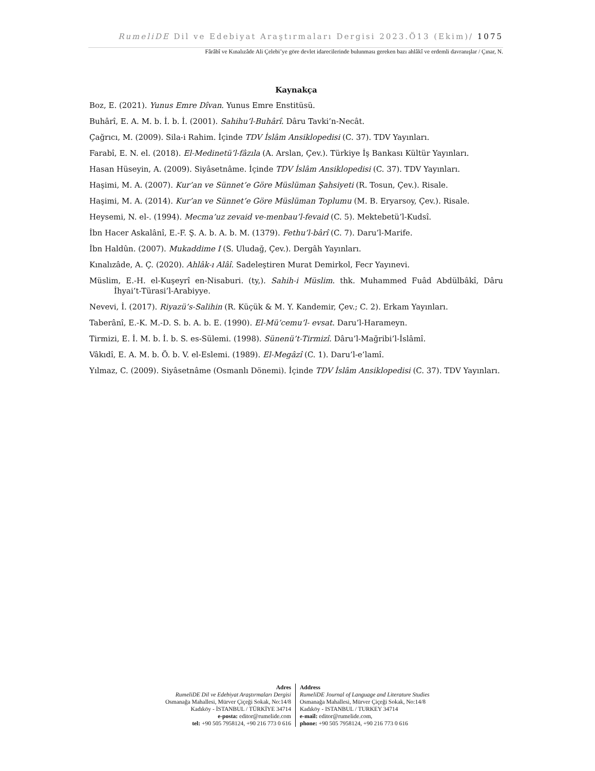RumeliDE Dil ve Edebiyat Araştırmaları Dergisi 2023.Ö13 (Ekim)/ 1075
Fârâbî ve Kınalızâde Ali Çelebi’ye göre devlet idarecilerinde bulunması gereken bazı ahlâkî ve erdemli davranışlar / Çınar, N.
Kaynakça
Boz, E. (2021). Yunus Emre Dîvan. Yunus Emre Enstitüsü.
Buhârî, E. A. M. b. İ. b. İ. (2001). Sahihu’l-Buhârî. Dâru Tavki’n-Necât.
Çağrıcı, M. (2009). Sila-i Rahim. İçinde TDV İslâm Ansiklopedisi (C. 37). TDV Yayınları.
Farabî, E. N. el. (2018). El-Medinetü’l-fâzıla (A. Arslan, Çev.). Türkiye İş Bankası Kültür Yayınları.
Hasan Hüseyin, A. (2009). Siyâsetnâme. İçinde TDV İslâm Ansiklopedisi (C. 37). TDV Yayınları.
Haşimi, M. A. (2007). Kur’an ve Sünnet’e Göre Müslüman Şahsiyeti (R. Tosun, Çev.). Risale.
Haşimi, M. A. (2014). Kur’an ve Sünnet’e Göre Müslüman Toplumu (M. B. Eryarsoy, Çev.). Risale.
Heysemi, N. el-. (1994). Mecma’uz zevaid ve-menbau’l-fevaid (C. 5). Mektebetü’l-Kudsî.
İbn Hacer Askalânî, E.-F. Ş. A. b. A. b. M. (1379). Fethu’l-bârî (C. 7). Daru’l-Marife.
İbn Haldûn. (2007). Mukaddime I (S. Uludağ, Çev.). Dergâh Yayınları.
Kınalızâde, A. Ç. (2020). Ahlâk-ı Alâî. Sadeleştiren Murat Demirkol, Fecr Yayınevi.
Müslim, E.-H. el-Kuşeyrî en-Nisaburi. (ty,). Sahih-i Müslim. thk. Muhammed Fuâd Abdülbâkî, Dâru İhyai’t-Türasi’l-Arabiyye.
Nevevi, İ. (2017). Riyazü’s-Salihin (R. Küçük & M. Y. Kandemir, Çev.; C. 2). Erkam Yayınları.
Taberânî, E.-K. M.-D. S. b. A. b. E. (1990). El-Mü’cemu’l- evsat. Daru’l-Harameyn.
Tirmizi, E. İ. M. b. İ. b. S. es-Sülemi. (1998). Sünenü’t-Tirmizî. Dâru’l-Mağribi’l-İslâmî.
Vâkıdî, E. A. M. b. Ö. b. V. el-Eslemi. (1989). El-Megâzî (C. 1). Daru’l-e’lamî.
Yılmaz, C. (2009). Siyâsetnâme (Osmanlı Dönemi). İçinde TDV İslâm Ansiklopedisi (C. 37). TDV Yayınları.
Adres
RumeliDE Dil ve Edebiyat Araştırmaları Dergisi
Osmanağa Mahallesi, Mürver Çiçeği Sokak, No:14/8
Kadıköy - İSTANBUL / TÜRKİYE 34714
e-posta: editor@rumelide.com
tel: +90 505 7958124, +90 216 773 0 616
Address
RumeliDE Journal of Language and Literature Studies
Osmanağa Mahallesi, Mürver Çiçeği Sokak, No:14/8
Kadıköy - ISTANBUL / TURKEY 34714
e-mail: editor@rumelide.com,
phone: +90 505 7958124, +90 216 773 0 616